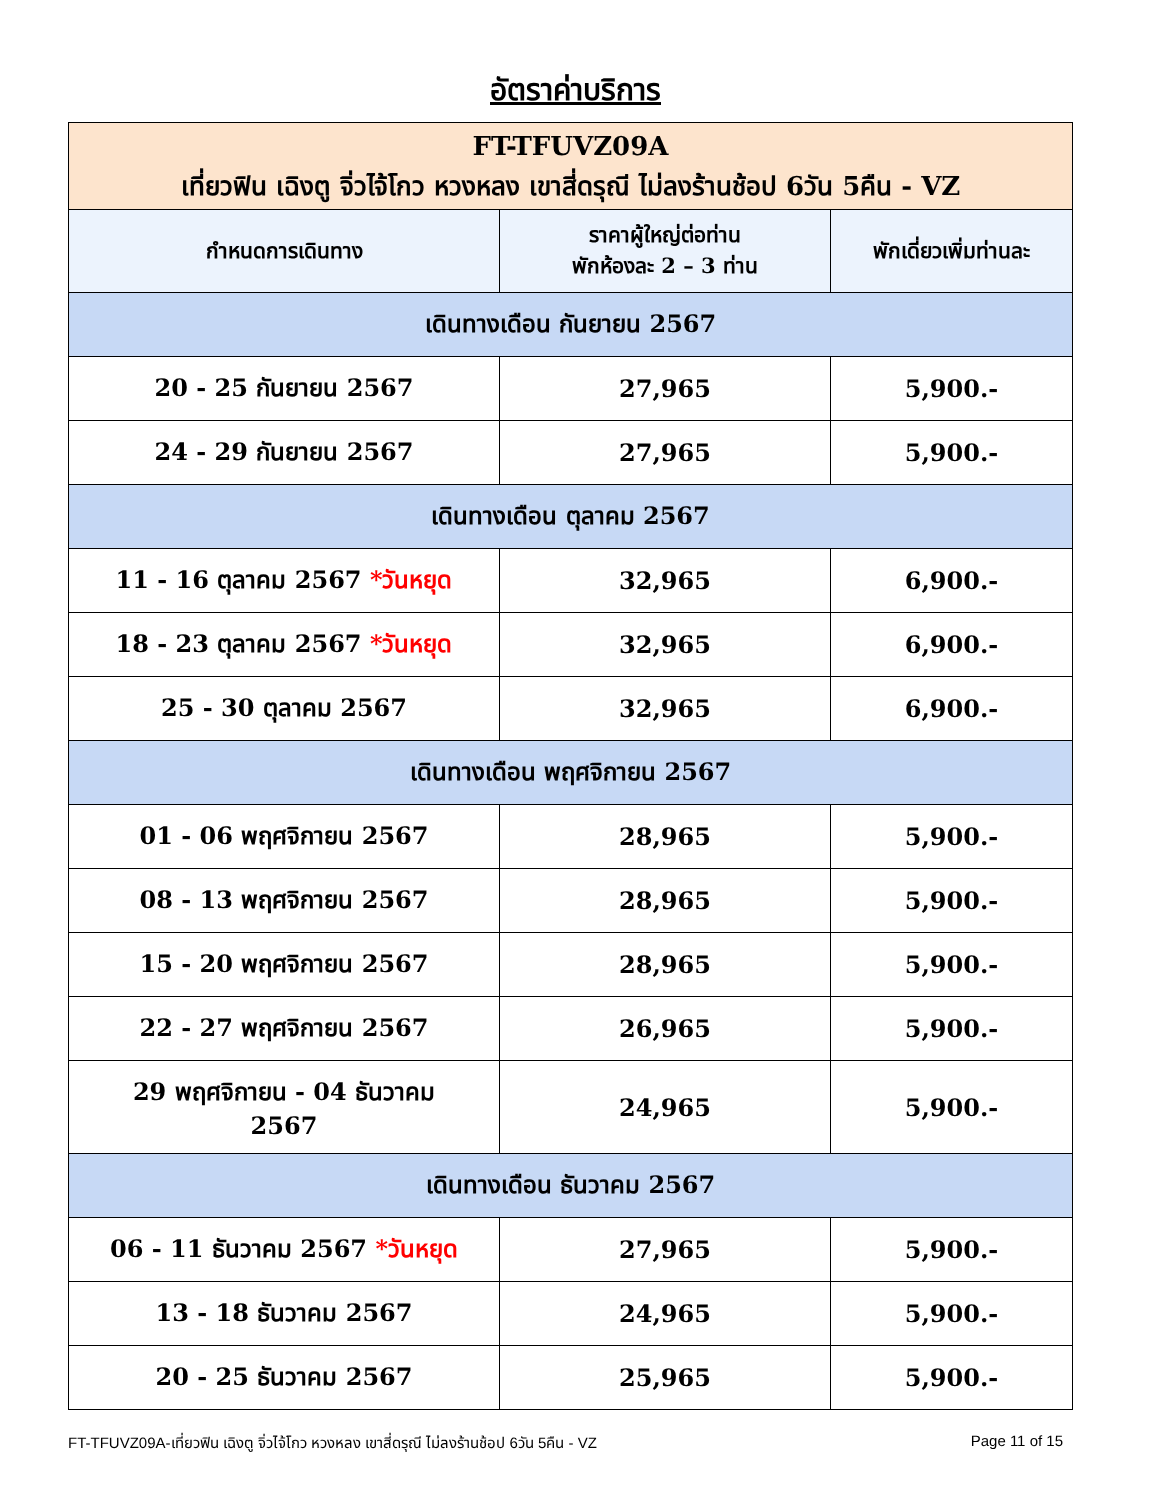อัตราค่าบริการ
| FT-TFUVZ09A เที่ยวฟิน เฉิงตู จิ่วไจ้โกว หวงหลง เขาสี่ดรุณี ไม่ลงร้านช้อป 6วัน 5คืน - VZ | | |
| กำหนดการเดินทาง | ราคาผู้ใหญ่ต่อท่าน พักห้องละ 2 – 3 ท่าน | พักเดี่ยวเพิ่มท่านละ |
| เดินทางเดือน กันยายน 2567 | | |
| 20 - 25 กันยายน 2567 | 27,965 | 5,900.- |
| 24 - 29 กันยายน 2567 | 27,965 | 5,900.- |
| เดินทางเดือน ตุลาคม 2567 | | |
| 11 - 16 ตุลาคม 2567 *วันหยุด | 32,965 | 6,900.- |
| 18 - 23 ตุลาคม 2567 *วันหยุด | 32,965 | 6,900.- |
| 25 - 30 ตุลาคม 2567 | 32,965 | 6,900.- |
| เดินทางเดือน พฤศจิกายน 2567 | | |
| 01 - 06 พฤศจิกายน 2567 | 28,965 | 5,900.- |
| 08 - 13 พฤศจิกายน 2567 | 28,965 | 5,900.- |
| 15 - 20 พฤศจิกายน 2567 | 28,965 | 5,900.- |
| 22 - 27 พฤศจิกายน 2567 | 26,965 | 5,900.- |
| 29 พฤศจิกายน - 04 ธันวาคม 2567 | 24,965 | 5,900.- |
| เดินทางเดือน ธันวาคม 2567 | | |
| 06 - 11 ธันวาคม 2567 *วันหยุด | 27,965 | 5,900.- |
| 13 - 18 ธันวาคม 2567 | 24,965 | 5,900.- |
| 20 - 25 ธันวาคม 2567 | 25,965 | 5,900.- |
FT-TFUVZ09A-เที่ยวฟิน เฉิงตู จิ่วไจ้โกว หวงหลง เขาสี่ดรุณี ไม่ลงร้านช้อป 6วัน 5คืน - VZ Page 11 of 15